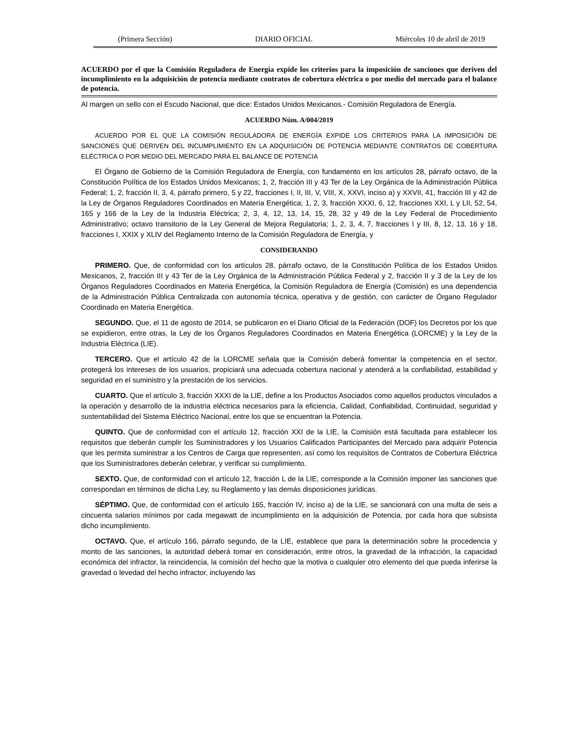(Primera Sección) DIARIO OFICIAL Miércoles 10 de abril de 2019
ACUERDO por el que la Comisión Reguladora de Energía expide los criterios para la imposición de sanciones que deriven del incumplimiento en la adquisición de potencia mediante contratos de cobertura eléctrica o por medio del mercado para el balance de potencia.
Al margen un sello con el Escudo Nacional, que dice: Estados Unidos Mexicanos.- Comisión Reguladora de Energía.
ACUERDO Núm. A/004/2019
ACUERDO POR EL QUE LA COMISIÓN REGULADORA DE ENERGÍA EXPIDE LOS CRITERIOS PARA LA IMPOSICIÓN DE SANCIONES QUE DERIVEN DEL INCUMPLIMIENTO EN LA ADQUISICIÓN DE POTENCIA MEDIANTE CONTRATOS DE COBERTURA ELÉCTRICA O POR MEDIO DEL MERCADO PARA EL BALANCE DE POTENCIA
El Órgano de Gobierno de la Comisión Reguladora de Energía, con fundamento en los artículos 28, párrafo octavo, de la Constitución Política de los Estados Unidos Mexicanos; 1, 2, fracción III y 43 Ter de la Ley Orgánica de la Administración Pública Federal; 1, 2, fracción II, 3, 4, párrafo primero, 5 y 22, fracciones I, II, III, V, VIII, X, XXVI, inciso a) y XXVII, 41, fracción III y 42 de la Ley de Órganos Reguladores Coordinados en Materia Energética; 1, 2, 3, fracción XXXI, 6, 12, fracciones XXI, L y LII, 52, 54, 165 y 166 de la Ley de la Industria Eléctrica; 2, 3, 4, 12, 13, 14, 15, 28, 32 y 49 de la Ley Federal de Procedimiento Administrativo; octavo transitorio de la Ley General de Mejora Regulatoria; 1, 2, 3, 4, 7, fracciones I y III, 8, 12, 13, 16 y 18, fracciones I, XXIX y XLIV del Reglamento Interno de la Comisión Reguladora de Energía, y
CONSIDERANDO
PRIMERO. Que, de conformidad con los artículos 28, párrafo octavo, de la Constitución Política de los Estados Unidos Mexicanos, 2, fracción III y 43 Ter de la Ley Orgánica de la Administración Pública Federal y 2, fracción II y 3 de la Ley de los Órganos Reguladores Coordinados en Materia Energética, la Comisión Reguladora de Energía (Comisión) es una dependencia de la Administración Pública Centralizada con autonomía técnica, operativa y de gestión, con carácter de Órgano Regulador Coordinado en Materia Energética.
SEGUNDO. Que, el 11 de agosto de 2014, se publicaron en el Diario Oficial de la Federación (DOF) los Decretos por los que se expidieron, entre otras, la Ley de los Órganos Reguladores Coordinados en Materia Energética (LORCME) y la Ley de la Industria Eléctrica (LIE).
TERCERO. Que el artículo 42 de la LORCME señala que la Comisión deberá fomentar la competencia en el sector, protegerá los intereses de los usuarios, propiciará una adecuada cobertura nacional y atenderá a la confiabilidad, estabilidad y seguridad en el suministro y la prestación de los servicios.
CUARTO. Que el artículo 3, fracción XXXI de la LIE, define a los Productos Asociados como aquellos productos vinculados a la operación y desarrollo de la industria eléctrica necesarios para la eficiencia, Calidad, Confiabilidad, Continuidad, seguridad y sustentabilidad del Sistema Eléctrico Nacional, entre los que se encuentran la Potencia.
QUINTO. Que de conformidad con el artículo 12, fracción XXI de la LIE, la Comisión está facultada para establecer los requisitos que deberán cumplir los Suministradores y los Usuarios Calificados Participantes del Mercado para adquirir Potencia que les permita suministrar a los Centros de Carga que representen, así como los requisitos de Contratos de Cobertura Eléctrica que los Suministradores deberán celebrar, y verificar su cumplimiento.
SEXTO. Que, de conformidad con el artículo 12, fracción L de la LIE, corresponde a la Comisión imponer las sanciones que correspondan en términos de dicha Ley, su Reglamento y las demás disposiciones jurídicas.
SÉPTIMO. Que, de conformidad con el artículo 165, fracción IV, inciso a) de la LIE, se sancionará con una multa de seis a cincuenta salarios mínimos por cada megawatt de incumplimiento en la adquisición de Potencia, por cada hora que subsista dicho incumplimiento.
OCTAVO. Que, el artículo 166, párrafo segundo, de la LIE, establece que para la determinación sobre la procedencia y monto de las sanciones, la autoridad deberá tomar en consideración, entre otros, la gravedad de la infracción, la capacidad económica del infractor, la reincidencia, la comisión del hecho que la motiva o cualquier otro elemento del que pueda inferirse la gravedad o levedad del hecho infractor, incluyendo las